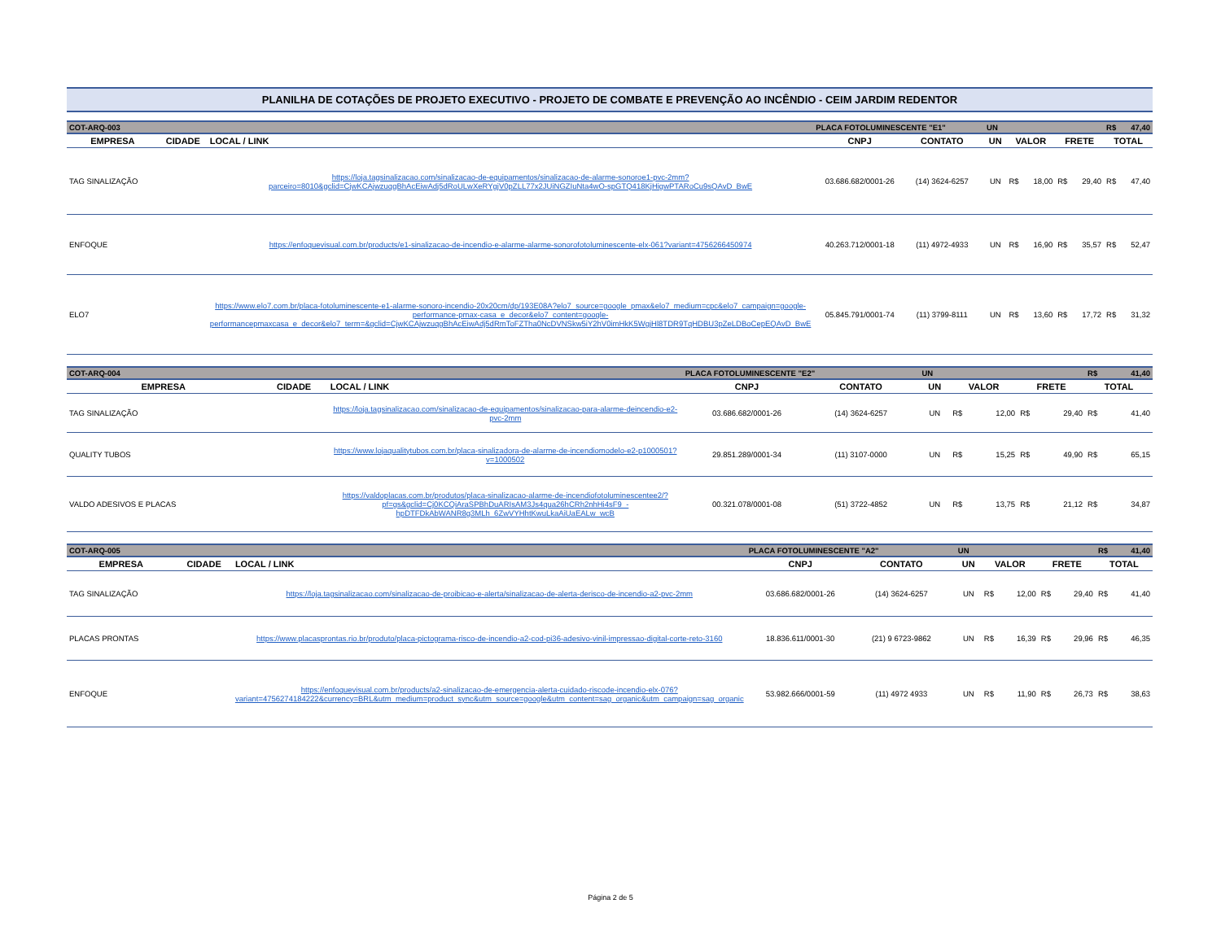PLANILHA DE COTAÇÕES DE PROJETO EXECUTIVO - PROJETO DE COMBATE E PREVENÇÃO AO INCÊNDIO - CEIM JARDIM REDENTOR
| COT-ARQ-003 | | | PLACA FOTOLUMINESCENTE "E1" | | | UN | | | | | R$ | 47,40 |
| EMPRESA | CIDADE | LOCAL / LINK | CNPJ | CONTATO | | UN | VALOR | | FRETE | | TOTAL | |
| TAG SINALIZAÇÃO | | https://loja.tagsinalizacao.com/sinalizacao-de-equipamentos/sinalizacao-de-alarme-sonoroe1-pvc-2mm?parceiro=8010&gclid=CjwKCAjwzuqgBhAcEiwAdj5dRoULwXeRYgjV0pZLL77x2JUiNGZIuNta4wO-spGTQ418KjHigwPTARoCu9sQAvD_BwE | 03.686.682/0001-26 | (14) 3624-6257 | | UN | R$ | 18,00 | R$ | 29,40 | R$ | 47,40 |
| ENFOQUE | | https://enfoquevisual.com.br/products/e1-sinalizacao-de-incendio-e-alarme-alarme-sonorofotoluminescente-elx-061?variant=4756266450974 | 40.263.712/0001-18 | (11) 4972-4933 | | UN | R$ | 16,90 | R$ | 35,57 | R$ | 52,47 |
| ELO7 | | https://www.elo7.com.br/placa-fotoluminescente-e1-alarme-sonoro-incendio-20x20cm/dp/193E08A?elo7_source=google_pmax&elo7_medium=cpc&elo7_campaign=google-performance-pmax-casa_e_decor&elo7_content=google-performancepmaxcasa_e_decor&elo7_term=&gclid=CjwKCAjwzuqgBhAcEiwAdj5dRmToFZTha0NcDVNSkw5iY2hV0imHkK5WgjHl8TDR9TqHDBU3pZeLDBoCepEQAvD_BwE | 05.845.791/0001-74 | (11) 3799-8111 | | UN | R$ | 13,60 | R$ | 17,72 | R$ | 31,32 |
| COT-ARQ-004 | | | PLACA FOTOLUMINESCENTE "E2" | | | UN | | | | | R$ | 41,40 |
| EMPRESA | CIDADE | LOCAL / LINK | CNPJ | CONTATO | | UN | VALOR | | FRETE | | TOTAL | |
| TAG SINALIZAÇÃO | | https://loja.tagsinalizacao.com/sinalizacao-de-equipamentos/sinalizacao-para-alarme-deincendio-e2-pvc-2mm | 03.686.682/0001-26 | (14) 3624-6257 | | UN | R$ | 12,00 | R$ | 29,40 | R$ | 41,40 |
| QUALITY TUBOS | | https://www.lojaqualitytubos.com.br/placa-sinalizadora-de-alarme-de-incendiomodelo-e2-p1000501?v=1000502 | 29.851.289/0001-34 | (11) 3107-0000 | | UN | R$ | 15,25 | R$ | 49,90 | R$ | 65,15 |
| VALDO ADESIVOS E PLACAS | | https://valdoplacas.com.br/produtos/placa-sinalizacao-alarme-de-incendiofotoluminescentee2/?pf=gs&gclid=Cj0KCQiAraSPBhDuARIsAM3Js4qua26hCRh2nhHi4sF9_-hpDTFDkAbWANR8g3MLh_6ZwVYHhtKwuLkaAiUaEALw_wcB | 00.321.078/0001-08 | (51) 3722-4852 | | UN | R$ | 13,75 | R$ | 21,12 | R$ | 34,87 |
| COT-ARQ-005 | | | PLACA FOTOLUMINESCENTE "A2" | | | UN | | | | | R$ | 41,40 |
| EMPRESA | CIDADE | LOCAL / LINK | CNPJ | CONTATO | | UN | VALOR | | FRETE | | TOTAL | |
| TAG SINALIZAÇÃO | | https://loja.tagsinalizacao.com/sinalizacao-de-proibicao-e-alerta/sinalizacao-de-alerta-derisco-de-incendio-a2-pvc-2mm | 03.686.682/0001-26 | (14) 3624-6257 | | UN | R$ | 12,00 | R$ | 29,40 | R$ | 41,40 |
| PLACAS PRONTAS | | https://www.placasprontas.rio.br/produto/placa-pictograma-risco-de-incendio-a2-cod-pi36-adesivo-vinil-impressao-digital-corte-reto-3160 | 18.836.611/0001-30 | (21) 9 6723-9862 | | UN | R$ | 16,39 | R$ | 29,96 | R$ | 46,35 |
| ENFOQUE | | https://enfoquevisual.com.br/products/a2-sinalizacao-de-emergencia-alerta-cuidado-riscode-incendio-elx-076?variant=4756274184222&currency=BRL&utm_medium=product_sync&utm_source=google&utm_content=sag_organic&utm_campaign=sag_organic | 53.982.666/0001-59 | (11) 4972 4933 | | UN | R$ | 11,90 | R$ | 26,73 | R$ | 38,63 |
Página 2 de 5